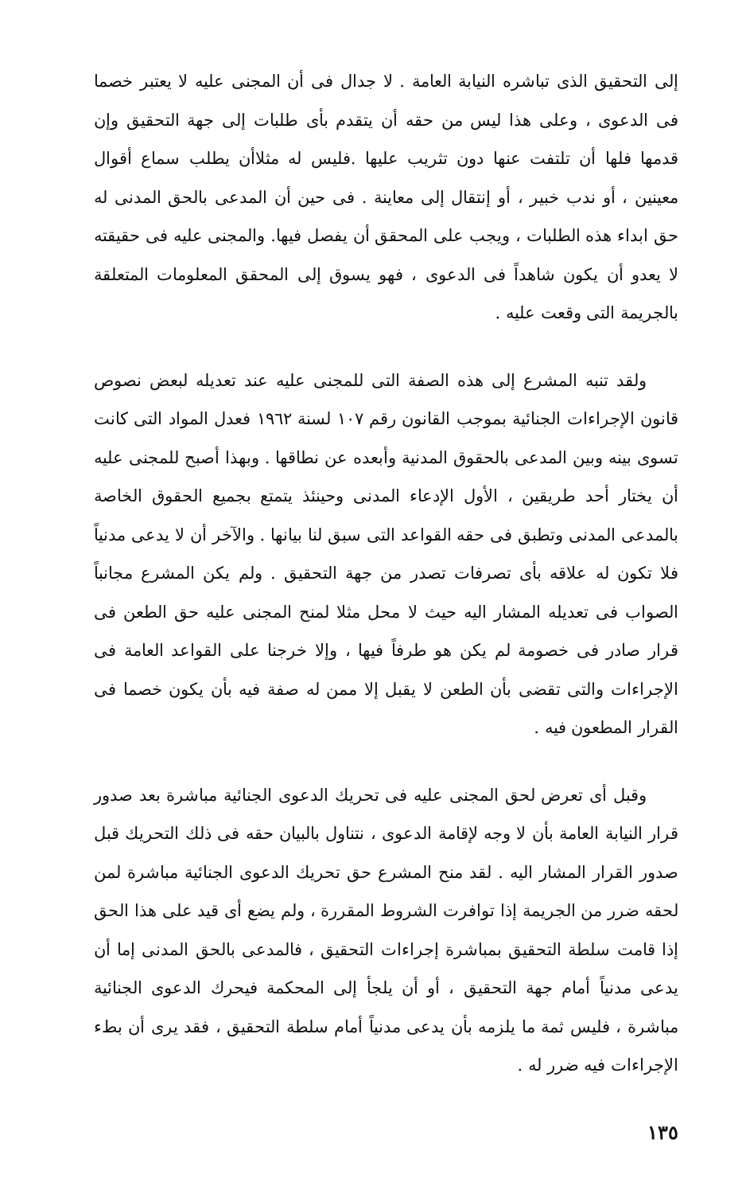إلى التحقيق الذى تباشره النيابة العامة . لا جدال فى أن المجنى عليه لا يعتبر خصما فى الدعوى ، وعلى هذا ليس من حقه أن يتقدم بأى طلبات إلى جهة التحقيق وإن قدمها فلها أن تلتفت عنها دون تثريب عليها .فليس له مثلاأن يطلب سماع أقوال معينين ، أو ندب خبير ، أو إنتقال إلى معاينة . فى حين أن المدعى بالحق المدنى له حق ابداء هذه الطلبات ، ويجب على المحقق أن يفصل فيها. والمجنى عليه فى حقيقته لا يعدو أن يكون شاهداً فى الدعوى ، فهو يسوق إلى المحقق المعلومات المتعلقة بالجريمة التى وقعت عليه .
ولقد تنبه المشرع إلى هذه الصفة التى للمجنى عليه عند تعديله لبعض نصوص قانون الإجراءات الجنائية بموجب القانون رقم ١٠٧ لسنة ١٩٦٢ فعدل المواد التى كانت تسوى بينه وبين المدعى بالحقوق المدنية وأبعده عن نطاقها . وبهذا أصبح للمجنى عليه أن يختار أحد طريقين ، الأول الإدعاء المدنى وحينئذ يتمتع بجميع الحقوق الخاصة بالمدعى المدنى وتطبق فى حقه القواعد التى سبق لنا بيانها . والآخر أن لا يدعى مدنياً فلا تكون له علاقه بأى تصرفات تصدر من جهة التحقيق . ولم يكن المشرع مجانباً الصواب فى تعديله المشار اليه حيث لا محل مثلا لمنح المجنى عليه حق الطعن فى قرار صادر فى خصومة لم يكن هو طرفاً فيها ، وإلا خرجنا على القواعد العامة فى الإجراءات والتى تقضى بأن الطعن لا يقبل إلا ممن له صفة فيه بأن يكون خصما فى القرار المطعون فيه .
وقبل أى تعرض لحق المجنى عليه فى تحريك الدعوى الجنائية مباشرة بعد صدور قرار النيابة العامة بأن لا وجه لإقامة الدعوى ، نتناول بالبيان حقه فى ذلك التحريك قبل صدور القرار المشار اليه . لقد منح المشرع حق تحريك الدعوى الجنائية مباشرة لمن لحقه ضرر من الجريمة إذا توافرت الشروط المقررة ، ولم يضع أى قيد على هذا الحق إذا قامت سلطة التحقيق بمباشرة إجراءات التحقيق ، فالمدعى بالحق المدنى إما أن يدعى مدنياً أمام جهة التحقيق ، أو أن يلجأ إلى المحكمة فيحرك الدعوى الجنائية مباشرة ، فليس ثمة ما يلزمه بأن يدعى مدنياً أمام سلطة التحقيق ، فقد يرى أن بطء الإجراءات فيه ضرر له .
١٣٥